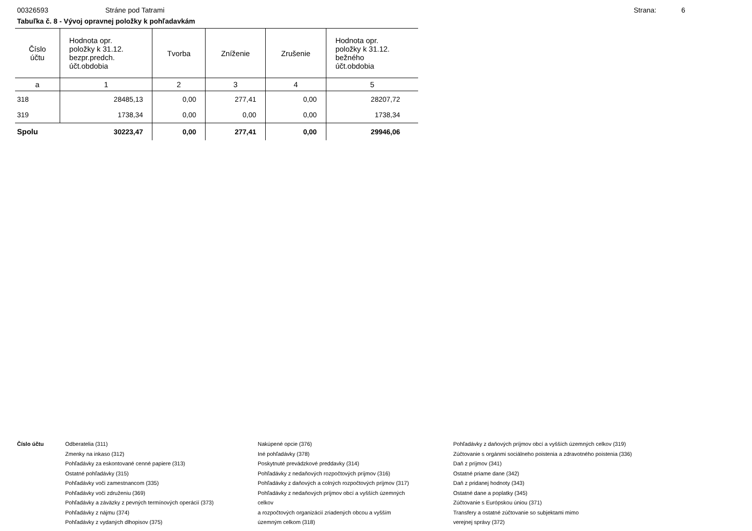00326593 Stráne pod Tatrami Strana: 6
Tabuľka č. 8 - Vývoj opravnej položky k pohľadavkám
| Číslo účtu | Hodnota opr. položky k 31.12. bezpr.predch. účt.obdobia | Tvorba | Zníženie | Zrušenie | Hodnota opr. položky k 31.12. bežného účt.obdobia |
| --- | --- | --- | --- | --- | --- |
| a | 1 | 2 | 3 | 4 | 5 |
| 318 | 28485,13 | 0,00 | 277,41 | 0,00 | 28207,72 |
| 319 | 1738,34 | 0,00 | 0,00 | 0,00 | 1738,34 |
| Spolu | 30223,47 | 0,00 | 277,41 | 0,00 | 29946,06 |
Číslo účtu Odberatelia (311)
Zmenky na inkaso (312)
Pohľadávky za eskontované cenné papiere (313)
Ostatné pohľadávky (315)
Pohľadávky voči zamestnancom (335)
Pohľadávky voči združeniu (369)
Pohľadávky a záväzky z pevných termínových operácií (373)
Pohľadávky z nájmu (374)
Pohľadávky z vydaných dlhopisov (375)
Nakúpené opcie (376)
Iné pohľadávky (378)
Poskytnuté prevádzkové preddavky (314)
Pohľadávky z nedaňových rozpočtových príjmov (316)
Pohľadávky z daňových a colných rozpočtových príjmov (317)
Pohľadávky z nedaňových príjmov obcí a vyšších územných
celkov
a rozpočtových organizácií zriadených obcou a vyšším
územným celkom (318)
Pohľadávky z daňových príjmov obcí a vyšších územných celkov (319)
Zúčtovanie s orgánmi sociálneho poistenia a zdravotného poistenia (336)
Daň z príjmov (341)
Ostatné priame dane (342)
Daň z pridanej hodnoty (343)
Ostatné dane a poplatky (345)
Zúčtovanie s Európskou úniou (371)
Transfery a ostatné zúčtovanie so subjektami mimo
verejnej správy (372)